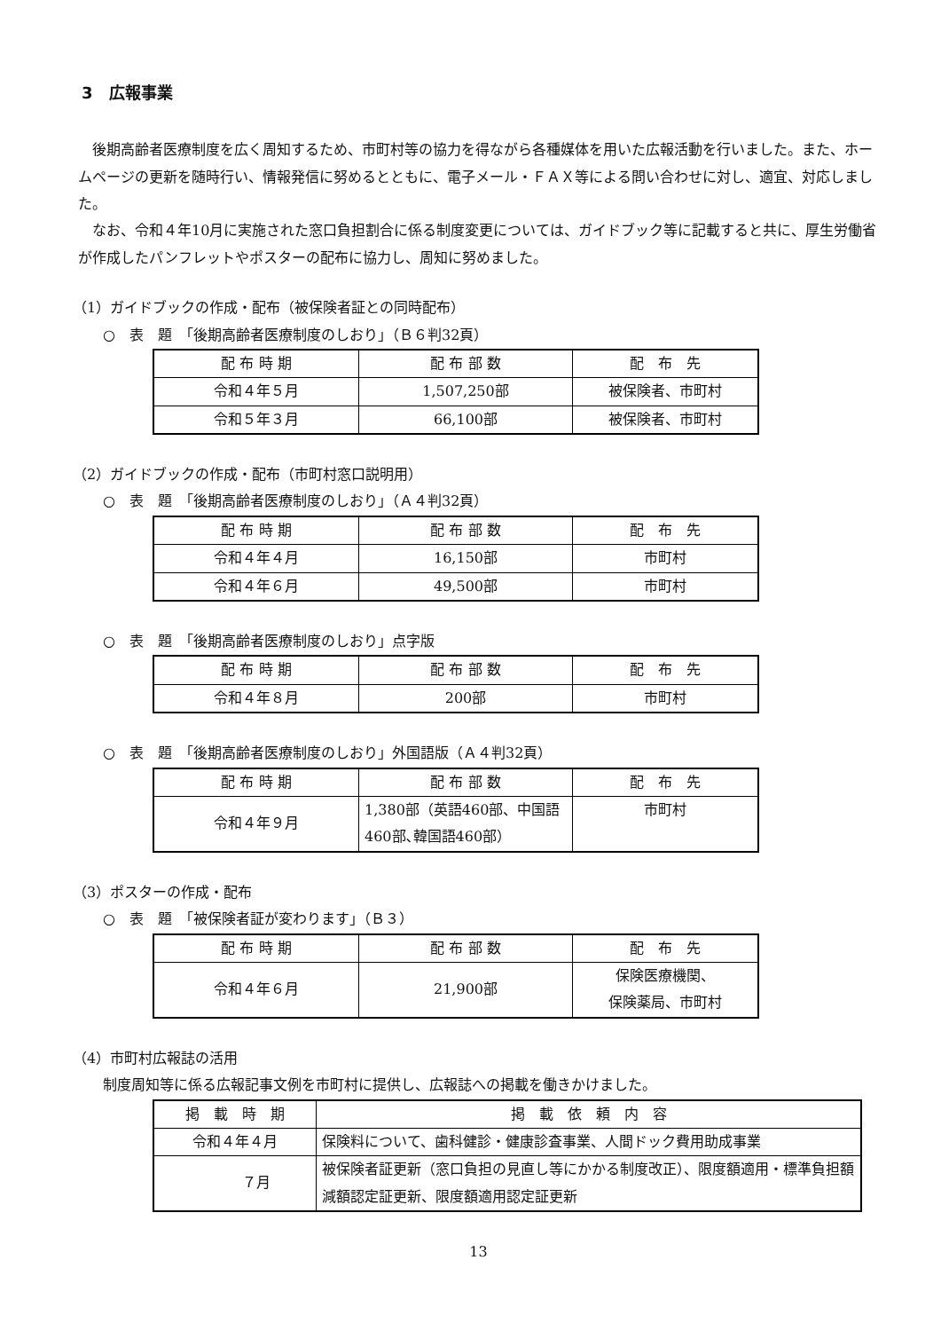3　広報事業
後期高齢者医療制度を広く周知するため、市町村等の協力を得ながら各種媒体を用いた広報活動を行いました。また、ホームページの更新を随時行い、情報発信に努めるとともに、電子メール・ＦＡＸ等による問い合わせに対し、適宜、対応しました。
なお、令和４年10月に実施された窓口負担割合に係る制度変更については、ガイドブック等に記載すると共に、厚生労働省が作成したパンフレットやポスターの配布に協力し、周知に努めました。
（1）ガイドブックの作成・配布（被保険者証との同時配布）
○　表　題　「後期高齢者医療制度のしおり」（Ｂ６判32頁）
| 配 布 時 期 | 配 布 部 数 | 配 布 先 |
| --- | --- | --- |
| 令和４年５月 | 1,507,250部 | 被保険者、市町村 |
| 令和５年３月 | 66,100部 | 被保険者、市町村 |
（2）ガイドブックの作成・配布（市町村窓口説明用）
○　表　題　「後期高齢者医療制度のしおり」（Ａ４判32頁）
| 配 布 時 期 | 配 布 部 数 | 配 布 先 |
| --- | --- | --- |
| 令和４年４月 | 16,150部 | 市町村 |
| 令和４年６月 | 49,500部 | 市町村 |
○　表　題　「後期高齢者医療制度のしおり」点字版
| 配 布 時 期 | 配 布 部 数 | 配 布 先 |
| --- | --- | --- |
| 令和４年８月 | 200部 | 市町村 |
○　表　題　「後期高齢者医療制度のしおり」外国語版（Ａ４判32頁）
| 配 布 時 期 | 配 布 部 数 | 配 布 先 |
| --- | --- | --- |
| 令和４年９月 | 1,380部（英語460部、中国語460部､韓国語460部） | 市町村 |
（3）ポスターの作成・配布
○　表　題　「被保険者証が変わります」（Ｂ３）
| 配 布 時 期 | 配 布 部 数 | 配 布 先 |
| --- | --- | --- |
| 令和４年６月 | 21,900部 | 保険医療機関、 保険薬局、市町村 |
（4）市町村広報誌の活用
制度周知等に係る広報記事文例を市町村に提供し、広報誌への掲載を働きかけました。
| 掲 載 時 期 | 掲 載 依 頼 内 容 |
| --- | --- |
| 令和４年４月 | 保険料について、歯科健診・健康診査事業、人間ドック費用助成事業 |
| ７月 | 被保険者証更新（窓口負担の見直し等にかかる制度改正）、限度額適用・標準負担額減額認定証更新、限度額適用認定証更新 |
13